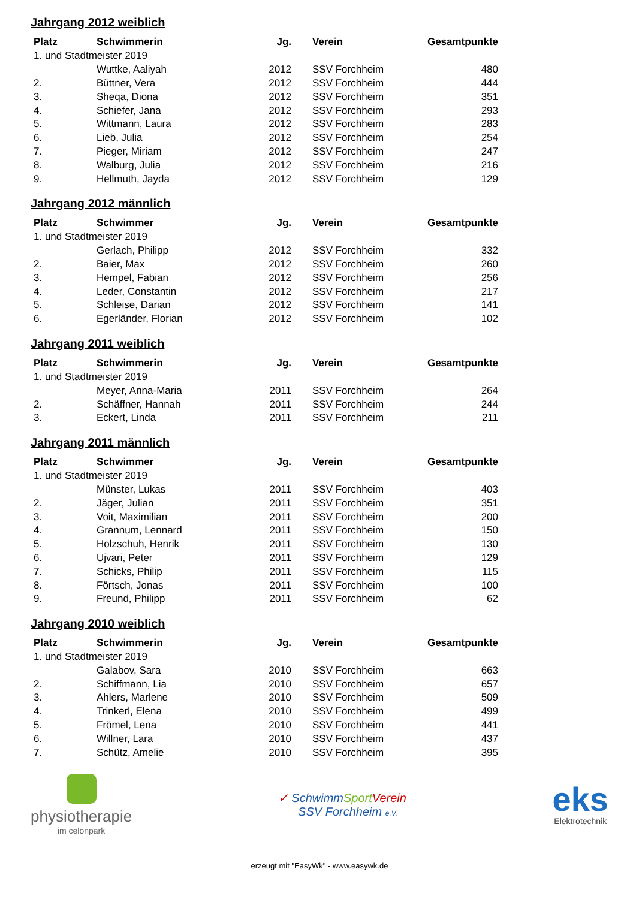Jahrgang 2012 weiblich
| Platz | Schwimmerin | Jg. | Verein | Gesamtpunkte | |
| --- | --- | --- | --- | --- | --- |
| 1. und Stadtmeister 2019 | | | | | |
| | Wuttke, Aaliyah | 2012 | SSV Forchheim | 480 | |
| 2. | Büttner, Vera | 2012 | SSV Forchheim | 444 | |
| 3. | Sheqa, Diona | 2012 | SSV Forchheim | 351 | |
| 4. | Schiefer, Jana | 2012 | SSV Forchheim | 293 | |
| 5. | Wittmann, Laura | 2012 | SSV Forchheim | 283 | |
| 6. | Lieb, Julia | 2012 | SSV Forchheim | 254 | |
| 7. | Pieger, Miriam | 2012 | SSV Forchheim | 247 | |
| 8. | Walburg, Julia | 2012 | SSV Forchheim | 216 | |
| 9. | Hellmuth, Jayda | 2012 | SSV Forchheim | 129 | |
Jahrgang 2012 männlich
| Platz | Schwimmer | Jg. | Verein | Gesamtpunkte | |
| --- | --- | --- | --- | --- | --- |
| 1. und Stadtmeister 2019 | | | | | |
| | Gerlach, Philipp | 2012 | SSV Forchheim | 332 | |
| 2. | Baier, Max | 2012 | SSV Forchheim | 260 | |
| 3. | Hempel, Fabian | 2012 | SSV Forchheim | 256 | |
| 4. | Leder, Constantin | 2012 | SSV Forchheim | 217 | |
| 5. | Schleise, Darian | 2012 | SSV Forchheim | 141 | |
| 6. | Egerländer, Florian | 2012 | SSV Forchheim | 102 | |
Jahrgang 2011 weiblich
| Platz | Schwimmerin | Jg. | Verein | Gesamtpunkte | |
| --- | --- | --- | --- | --- | --- |
| 1. und Stadtmeister 2019 | | | | | |
| | Meyer, Anna-Maria | 2011 | SSV Forchheim | 264 | |
| 2. | Schäffner, Hannah | 2011 | SSV Forchheim | 244 | |
| 3. | Eckert, Linda | 2011 | SSV Forchheim | 211 | |
Jahrgang 2011 männlich
| Platz | Schwimmer | Jg. | Verein | Gesamtpunkte | |
| --- | --- | --- | --- | --- | --- |
| 1. und Stadtmeister 2019 | | | | | |
| | Münster, Lukas | 2011 | SSV Forchheim | 403 | |
| 2. | Jäger, Julian | 2011 | SSV Forchheim | 351 | |
| 3. | Voit, Maximilian | 2011 | SSV Forchheim | 200 | |
| 4. | Grannum, Lennard | 2011 | SSV Forchheim | 150 | |
| 5. | Holzschuh, Henrik | 2011 | SSV Forchheim | 130 | |
| 6. | Ujvari, Peter | 2011 | SSV Forchheim | 129 | |
| 7. | Schicks, Philip | 2011 | SSV Forchheim | 115 | |
| 8. | Förtsch, Jonas | 2011 | SSV Forchheim | 100 | |
| 9. | Freund, Philipp | 2011 | SSV Forchheim | 62 | |
Jahrgang 2010 weiblich
| Platz | Schwimmerin | Jg. | Verein | Gesamtpunkte | |
| --- | --- | --- | --- | --- | --- |
| 1. und Stadtmeister 2019 | | | | | |
| | Galabov, Sara | 2010 | SSV Forchheim | 663 | |
| 2. | Schiffmann, Lia | 2010 | SSV Forchheim | 657 | |
| 3. | Ahlers, Marlene | 2010 | SSV Forchheim | 509 | |
| 4. | Trinkerl, Elena | 2010 | SSV Forchheim | 499 | |
| 5. | Frömel, Lena | 2010 | SSV Forchheim | 441 | |
| 6. | Willner, Lara | 2010 | SSV Forchheim | 437 | |
| 7. | Schütz, Amelie | 2010 | SSV Forchheim | 395 | |
physiotherapie
im celonpark
✓ SchwimmSport Verein
SSV Forchheim e.V.
eks
Elektrotechnik
erzeugt mit "EasyWk" - www.easywk.de